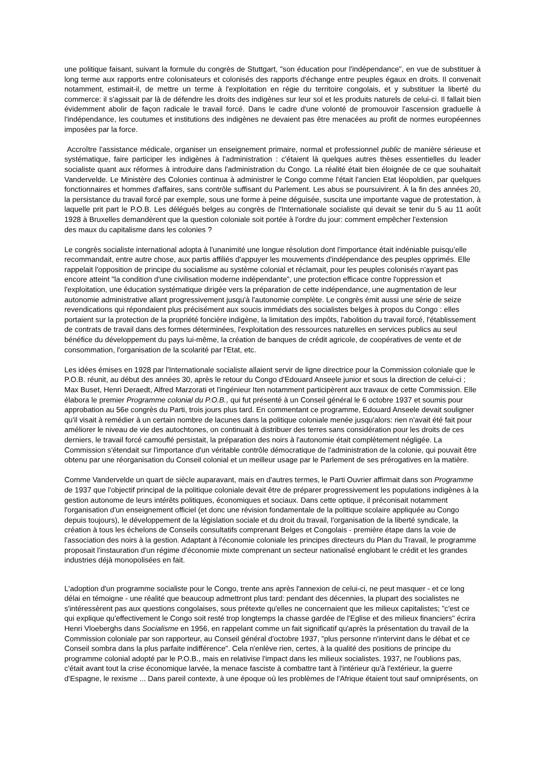une politique faisant, suivant la formule du congrès de Stuttgart, "son éducation pour l'indépendance", en vue de substituer à long terme aux rapports entre colonisateurs et colonisés des rapports d'échange entre peuples égaux en droits. Il convenait notamment, estimait-il, de mettre un terme à l'exploitation en régie du territoire congolais, et y substituer la liberté du commerce: il s'agissait par là de défendre les droits des indigènes sur leur sol et les produits naturels de celui-ci. Il fallait bien évidemment abolir de façon radicale le travail forcé. Dans le cadre d'une volonté de promouvoir l'ascension graduelle à l'indépendance, les coutumes et institutions des indigènes ne devaient pas être menacées au profit de normes européennes imposées par la force.
Accroître l'assistance médicale, organiser un enseignement primaire, normal et professionnel public de manière sérieuse et systématique, faire participer les indigènes à l'administration : c'étaient là quelques autres thèses essentielles du leader socialiste quant aux réformes à introduire dans l'administration du Congo. La réalité était bien éloignée de ce que souhaitait Vandervelde. Le Ministère des Colonies continua à administrer le Congo comme l'était l'ancien Etat léopoldien, par quelques fonctionnaires et hommes d'affaires, sans contrôle suffisant du Parlement. Les abus se poursuivirent. À la fin des années 20, la persistance du travail forcé par exemple, sous une forme à peine déguisée, suscita une importante vague de protestation, à laquelle prit part le P.O.B. Les délégués belges au congrès de l'Internationale socialiste qui devait se tenir du 5 au 11 août 1928 à Bruxelles demandèrent que la question coloniale soit portée à l'ordre du jour: comment empêcher l'extension
des maux du capitalisme dans les colonies ?
Le congrès socialiste international adopta à l'unanimité une longue résolution dont l'importance était indéniable puisqu’elle recommandait, entre autre chose, aux partis affiliés d'appuyer les mouvements d'indépendance des peuples opprimés. Elle rappelait l'opposition de principe du socialisme au système colonial et réclamait, pour les peuples colonisés n'ayant pas encore atteint "la condition d'une civilisation moderne indépendante", une protection efficace contre l'oppression et l'exploitation, une éducation systématique dirigée vers la préparation de cette indépendance, une augmentation de leur autonomie administrative allant progressivement jusqu'à l'autonomie complète. Le congrès émit aussi une série de seize revendications qui répondaient plus précisément aux soucis immédiats des socialistes belges à propos du Congo : elles portaient sur la protection de la propriété foncière indigène, la limitation des impôts, l'abolition du travail forcé, l'établissement de contrats de travail dans des formes déterminées, l'exploitation des ressources naturelles en services publics au seul bénéfice du développement du pays lui-même, la création de banques de crédit agricole, de coopératives de vente et de consommation, l'organisation de la scolarité par l'Etat, etc.
Les idées émises en 1928 par l'Internationale socialiste allaient servir de ligne directrice pour la Commission coloniale que le P.O.B. réunit, au début des années 30, après le retour du Congo d'Edouard Anseele junior et sous la direction de celui-ci ; Max Buset, Henri Deraedt, Alfred Marzorati et l'ingénieur Iten notamment participèrent aux travaux de cette Commission. Elle élabora le premier Programme colonial du P.O.B., qui fut présenté à un Conseil général le 6 octobre 1937 et soumis pour approbation au 56e congrès du Parti, trois jours plus tard. En commentant ce programme, Edouard Anseele devait souligner qu'il visait à remédier à un certain nombre de lacunes dans la politique coloniale menée jusqu'alors: rien n'avait été fait pour améliorer le niveau de vie des autochtones, on continuait à distribuer des terres sans considération pour les droits de ces derniers, le travail forcé camouflé persistait, la préparation des noirs à l'autonomie était complètement négligée. La Commission s'étendait sur l'importance d'un véritable contrôle démocratique de l'administration de la colonie, qui pouvait être obtenu par une réorganisation du Conseil colonial et un meilleur usage par le Parlement de ses prérogatives en la matière.
Comme Vandervelde un quart de siècle auparavant, mais en d'autres termes, le Parti Ouvrier affirmait dans son Programme de 1937 que l'objectif principal de la politique coloniale devait être de préparer progressivement les populations indigènes à la gestion autonome de leurs intérêts politiques, économiques et sociaux. Dans cette optique, il préconisait notamment l'organisation d'un enseignement officiel (et donc une révision fondamentale de la politique scolaire appliquée au Congo depuis toujours), le développement de la législation sociale et du droit du travail, l'organisation de la liberté syndicale, la création à tous les échelons de Conseils consultatifs comprenant Belges et Congolais - première étape dans la voie de l'association des noirs à la gestion. Adaptant à l'économie coloniale les principes directeurs du Plan du Travail, le programme proposait l'instauration d'un régime d'économie mixte comprenant un secteur nationalisé englobant le crédit et les grandes industries déjà monopolisées en fait.
L'adoption d'un programme socialiste pour le Congo, trente ans après l'annexion de celui-ci, ne peut masquer - et ce long délai en témoigne - une réalité que beaucoup admettront plus tard: pendant des décennies, la plupart des socialistes ne s'intéressèrent pas aux questions congolaises, sous prétexte qu'elles ne concernaient que les milieux capitalistes; "c'est ce qui explique qu'effectivement le Congo soit resté trop longtemps la chasse gardée de l'Eglise et des milieux financiers" écrira Henri Vloeberghs dans Socialisme en 1956, en rappelant comme un fait significatif qu'après la présentation du travail de la Commission coloniale par son rapporteur, au Conseil général d'octobre 1937, "plus personne n'intervint dans le débat et ce Conseil sombra dans la plus parfaite indifférence". Cela n'enlève rien, certes, à la qualité des positions de principe du programme colonial adopté par le P.O.B., mais en relativise l'impact dans les milieux socialistes. 1937, ne l'oublions pas, c'était avant tout la crise économique larvée, la menace fasciste à combattre tant à l'intérieur qu'à l'extérieur, la guerre d'Espagne, le rexisme ... Dans pareil contexte, à une époque où les problèmes de l'Afrique étaient tout sauf omniprésents, on